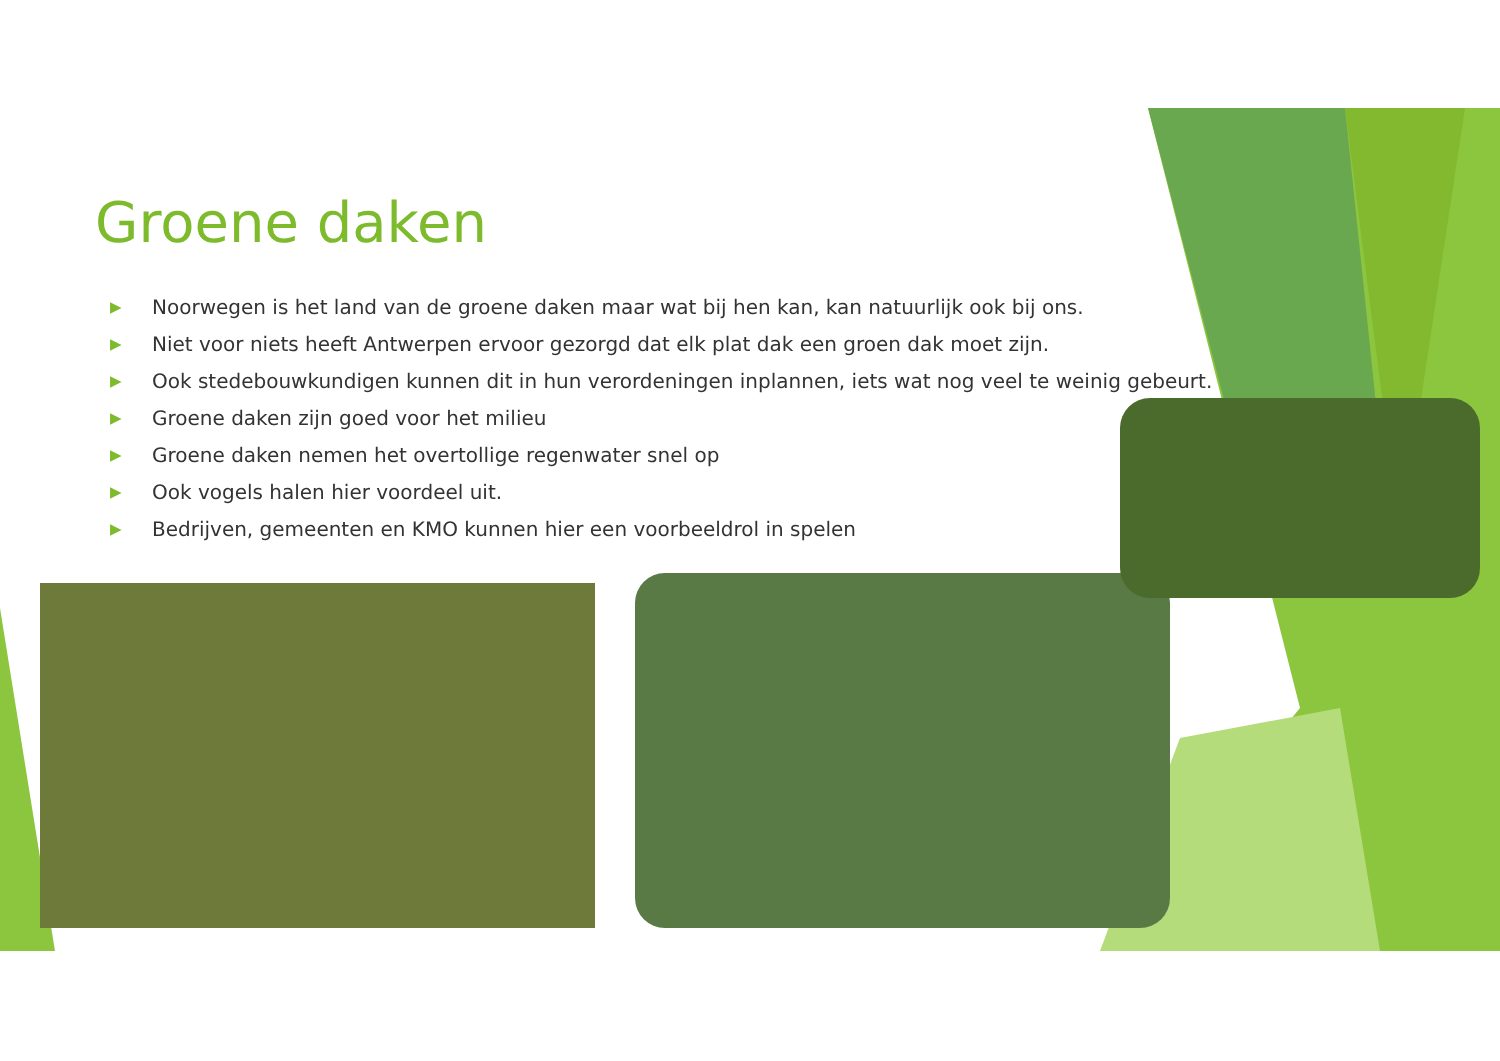Groene daken
▶ Noorwegen is het land van de groene daken maar wat bij hen kan, kan natuurlijk ook bij ons.
▶ Niet voor niets heeft Antwerpen ervoor gezorgd dat elk plat dak een groen dak moet zijn.
▶ Ook stedebouwkundigen kunnen dit in hun verordeningen inplannen, iets wat nog veel te weinig gebeurt.
▶ Groene daken zijn goed voor het milieu
▶ Groene daken nemen het overtollige regenwater snel op
▶ Ook vogels halen hier voordeel uit.
▶ Bedrijven, gemeenten en KMO kunnen hier een voorbeeldrol in spelen